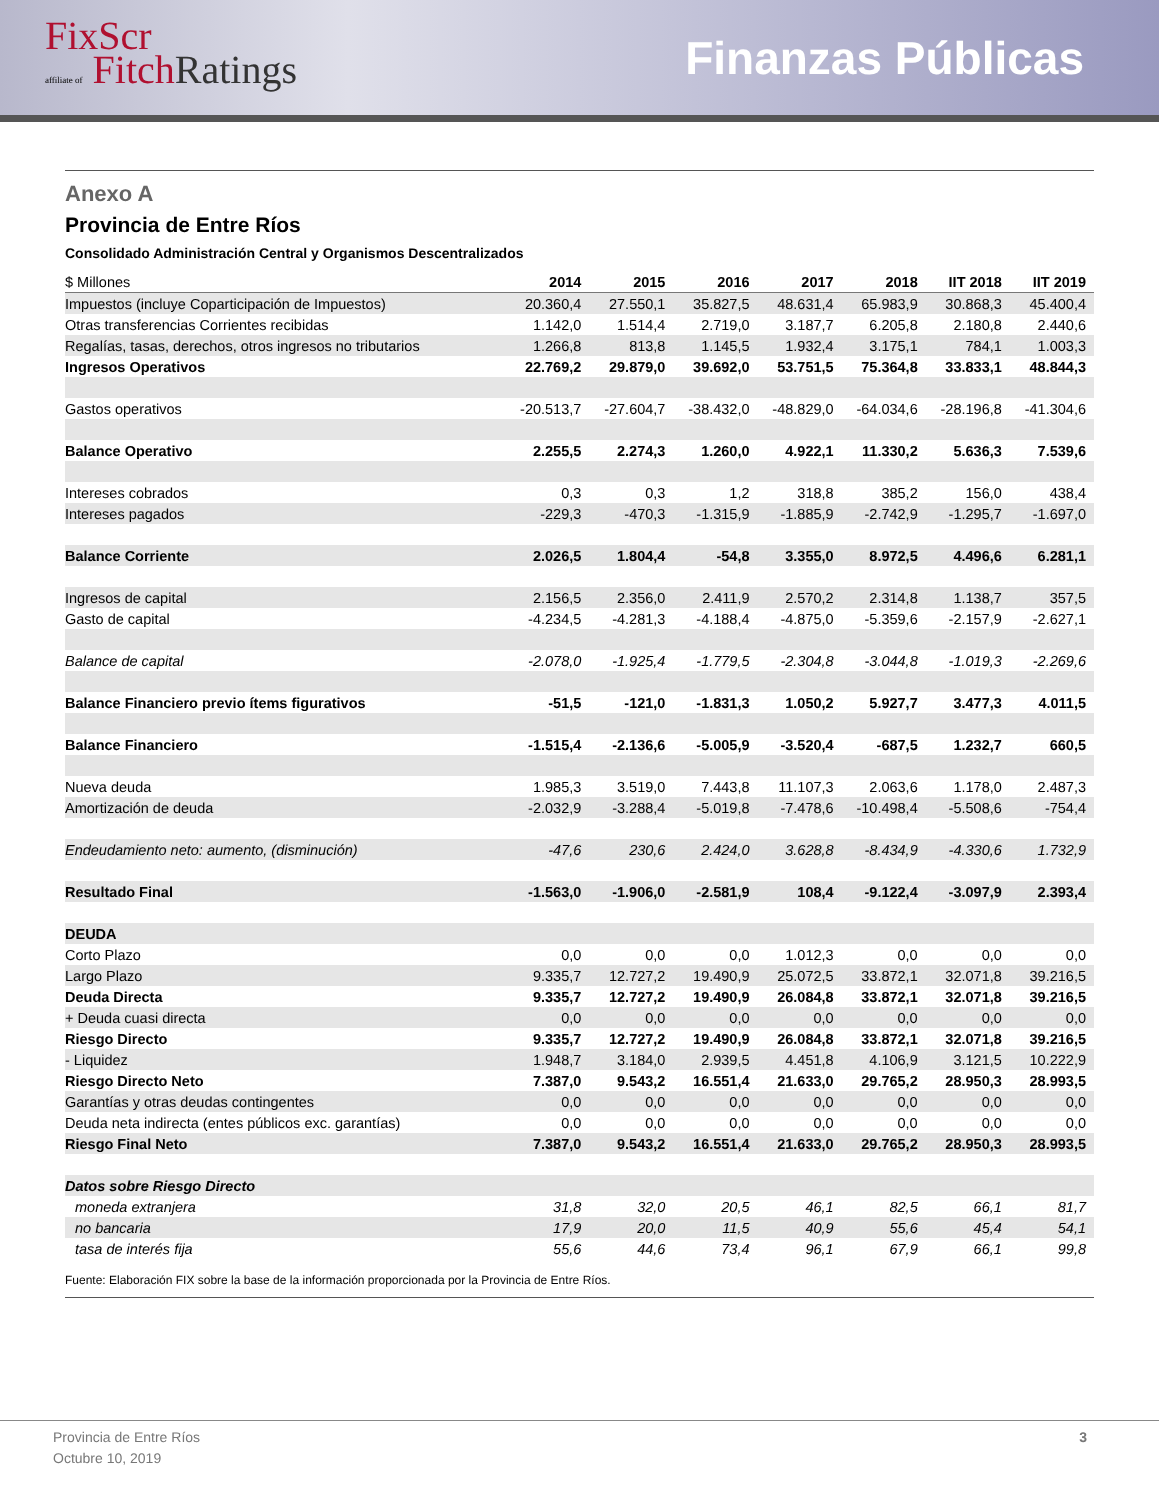FixScr
affiliate of Fitch Ratings
Finanzas Públicas
Anexo A
Provincia de Entre Ríos
Consolidado Administración Central y Organismos Descentralizados
| $ Millones | 2014 | 2015 | 2016 | 2017 | 2018 | IIT 2018 | IIT 2019 |
| --- | --- | --- | --- | --- | --- | --- | --- |
| Impuestos (incluye Coparticipación de Impuestos) | 20.360,4 | 27.550,1 | 35.827,5 | 48.631,4 | 65.983,9 | 30.868,3 | 45.400,4 |
| Otras transferencias Corrientes recibidas | 1.142,0 | 1.514,4 | 2.719,0 | 3.187,7 | 6.205,8 | 2.180,8 | 2.440,6 |
| Regalías, tasas, derechos, otros ingresos no tributarios | 1.266,8 | 813,8 | 1.145,5 | 1.932,4 | 3.175,1 | 784,1 | 1.003,3 |
| Ingresos Operativos | 22.769,2 | 29.879,0 | 39.692,0 | 53.751,5 | 75.364,8 | 33.833,1 | 48.844,3 |
| Gastos operativos | -20.513,7 | -27.604,7 | -38.432,0 | -48.829,0 | -64.034,6 | -28.196,8 | -41.304,6 |
| Balance Operativo | 2.255,5 | 2.274,3 | 1.260,0 | 4.922,1 | 11.330,2 | 5.636,3 | 7.539,6 |
| Intereses cobrados | 0,3 | 0,3 | 1,2 | 318,8 | 385,2 | 156,0 | 438,4 |
| Intereses pagados | -229,3 | -470,3 | -1.315,9 | -1.885,9 | -2.742,9 | -1.295,7 | -1.697,0 |
| Balance Corriente | 2.026,5 | 1.804,4 | -54,8 | 3.355,0 | 8.972,5 | 4.496,6 | 6.281,1 |
| Ingresos de capital | 2.156,5 | 2.356,0 | 2.411,9 | 2.570,2 | 2.314,8 | 1.138,7 | 357,5 |
| Gasto de capital | -4.234,5 | -4.281,3 | -4.188,4 | -4.875,0 | -5.359,6 | -2.157,9 | -2.627,1 |
| Balance de capital | -2.078,0 | -1.925,4 | -1.779,5 | -2.304,8 | -3.044,8 | -1.019,3 | -2.269,6 |
| Balance Financiero previo ítems figurativos | -51,5 | -121,0 | -1.831,3 | 1.050,2 | 5.927,7 | 3.477,3 | 4.011,5 |
| Balance Financiero | -1.515,4 | -2.136,6 | -5.005,9 | -3.520,4 | -687,5 | 1.232,7 | 660,5 |
| Nueva deuda | 1.985,3 | 3.519,0 | 7.443,8 | 11.107,3 | 2.063,6 | 1.178,0 | 2.487,3 |
| Amortización de deuda | -2.032,9 | -3.288,4 | -5.019,8 | -7.478,6 | -10.498,4 | -5.508,6 | -754,4 |
| Endeudamiento neto: aumento, (disminución) | -47,6 | 230,6 | 2.424,0 | 3.628,8 | -8.434,9 | -4.330,6 | 1.732,9 |
| Resultado Final | -1.563,0 | -1.906,0 | -2.581,9 | 108,4 | -9.122,4 | -3.097,9 | 2.393,4 |
| DEUDA | | | | | | | |
| Corto Plazo | 0,0 | 0,0 | 0,0 | 1.012,3 | 0,0 | 0,0 | 0,0 |
| Largo Plazo | 9.335,7 | 12.727,2 | 19.490,9 | 25.072,5 | 33.872,1 | 32.071,8 | 39.216,5 |
| Deuda Directa | 9.335,7 | 12.727,2 | 19.490,9 | 26.084,8 | 33.872,1 | 32.071,8 | 39.216,5 |
| + Deuda cuasi directa | 0,0 | 0,0 | 0,0 | 0,0 | 0,0 | 0,0 | 0,0 |
| Riesgo Directo | 9.335,7 | 12.727,2 | 19.490,9 | 26.084,8 | 33.872,1 | 32.071,8 | 39.216,5 |
| - Liquidez | 1.948,7 | 3.184,0 | 2.939,5 | 4.451,8 | 4.106,9 | 3.121,5 | 10.222,9 |
| Riesgo Directo Neto | 7.387,0 | 9.543,2 | 16.551,4 | 21.633,0 | 29.765,2 | 28.950,3 | 28.993,5 |
| Garantías y otras deudas contingentes | 0,0 | 0,0 | 0,0 | 0,0 | 0,0 | 0,0 | 0,0 |
| Deuda neta indirecta (entes públicos exc. garantías) | 0,0 | 0,0 | 0,0 | 0,0 | 0,0 | 0,0 | 0,0 |
| Riesgo Final Neto | 7.387,0 | 9.543,2 | 16.551,4 | 21.633,0 | 29.765,2 | 28.950,3 | 28.993,5 |
| Datos sobre Riesgo Directo | | | | | | | |
| moneda extranjera | 31,8 | 32,0 | 20,5 | 46,1 | 82,5 | 66,1 | 81,7 |
| no bancaria | 17,9 | 20,0 | 11,5 | 40,9 | 55,6 | 45,4 | 54,1 |
| tasa de interés fija | 55,6 | 44,6 | 73,4 | 96,1 | 67,9 | 66,1 | 99,8 |
Fuente: Elaboración FIX sobre la base de la información proporcionada por la Provincia de Entre Ríos.
Provincia de Entre Ríos
Octubre 10, 2019
3